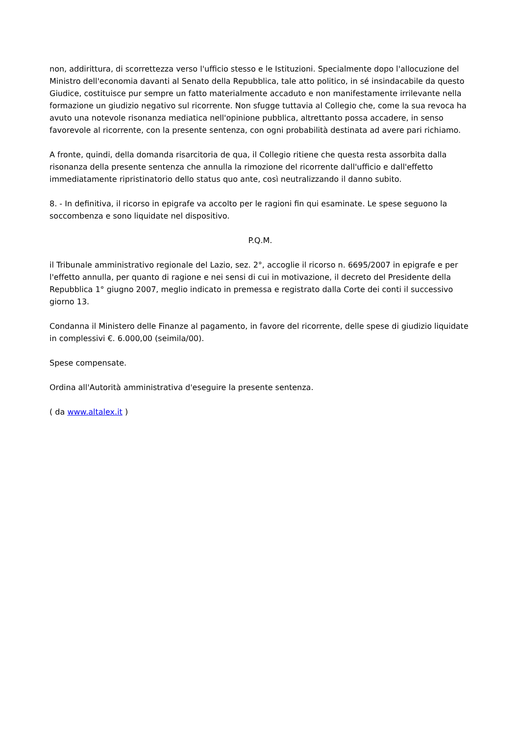non, addirittura, di scorrettezza verso l'ufficio stesso e le Istituzioni. Specialmente dopo l'allocuzione del Ministro dell'economia davanti al Senato della Repubblica, tale atto politico, in sé insindacabile da questo Giudice, costituisce pur sempre un fatto materialmente accaduto e non manifestamente irrilevante nella formazione un giudizio negativo sul ricorrente. Non sfugge tuttavia al Collegio che, come la sua revoca ha avuto una notevole risonanza mediatica nell'opinione pubblica, altrettanto possa accadere, in senso favorevole al ricorrente, con la presente sentenza, con ogni probabilità destinata ad avere pari richiamo.
A fronte, quindi, della domanda risarcitoria de qua, il Collegio ritiene che questa resta assorbita dalla risonanza della presente sentenza che annulla la rimozione del ricorrente dall'ufficio e dall'effetto immediatamente ripristinatorio dello status quo ante, così neutralizzando il danno subito.
8. - In definitiva, il ricorso in epigrafe va accolto per le ragioni fin qui esaminate. Le spese seguono la soccombenza e sono liquidate nel dispositivo.
P.Q.M.
il Tribunale amministrativo regionale del Lazio, sez. 2°, accoglie il ricorso n. 6695/2007 in epigrafe e per l'effetto annulla, per quanto di ragione e nei sensi di cui in motivazione, il decreto del Presidente della Repubblica 1° giugno 2007, meglio indicato in premessa e registrato dalla Corte dei conti il successivo giorno 13.
Condanna il Ministero delle Finanze al pagamento, in favore del ricorrente, delle spese di giudizio liquidate in complessivi €. 6.000,00 (seimila/00).
Spese compensate.
Ordina all'Autorità amministrativa d'eseguire la presente sentenza.
( da www.altalex.it )